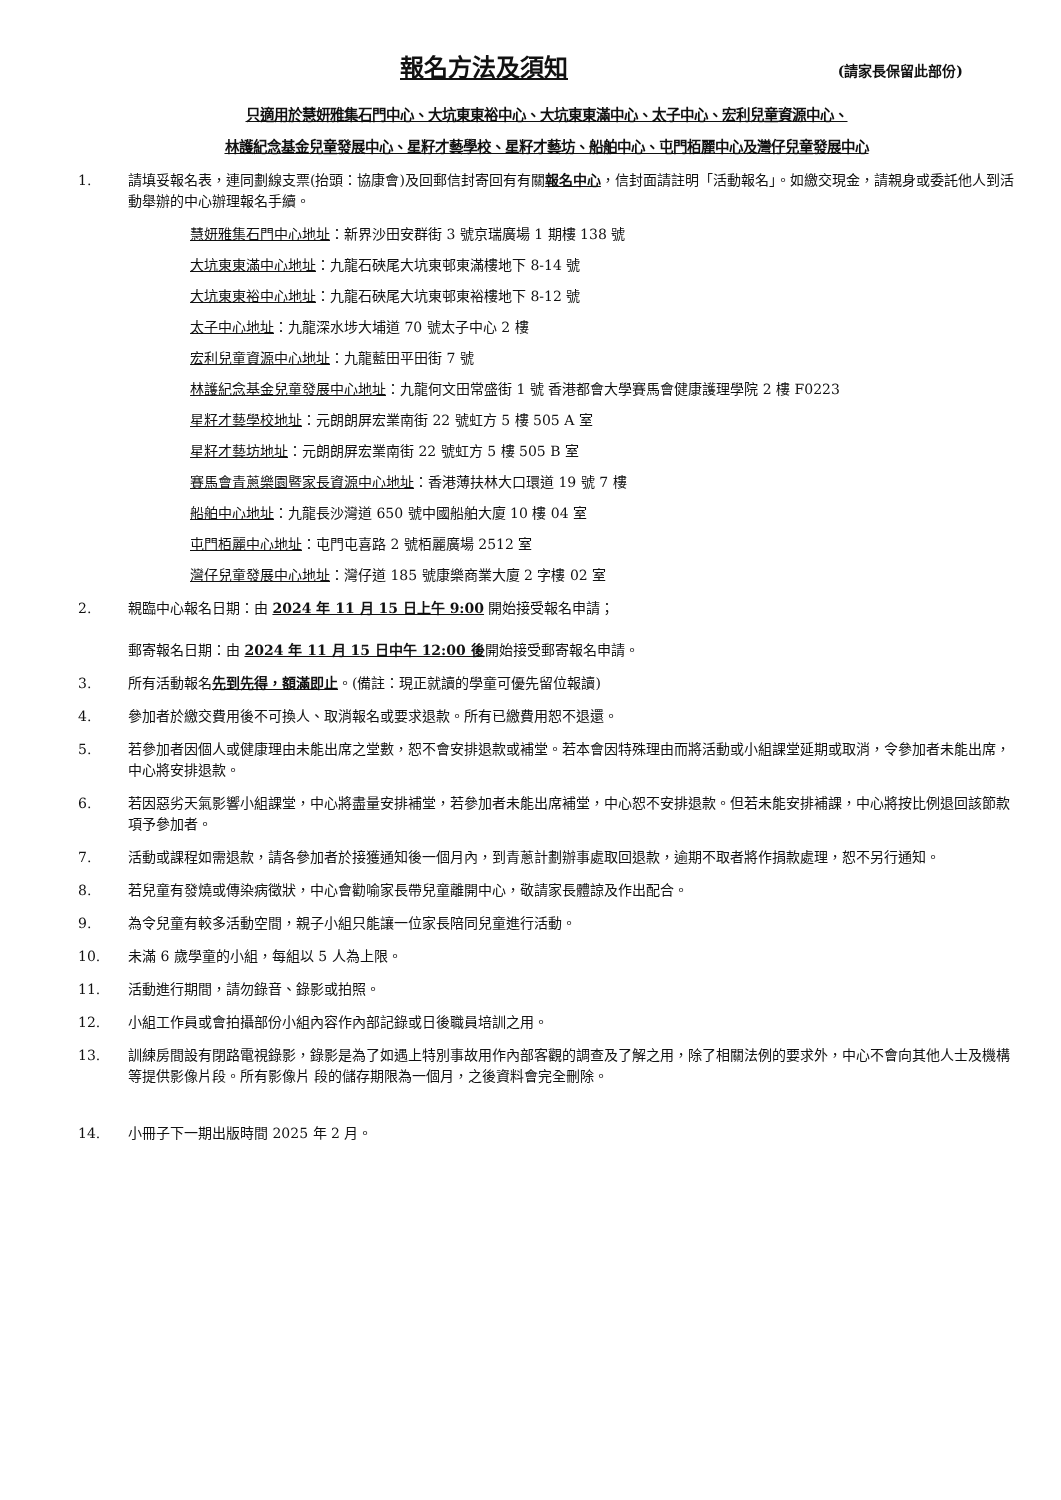報名方法及須知
(請家長保留此部份)
只適用於慧妍雅集石門中心、大坑東東裕中心、大坑東東滿中心、太子中心、宏利兒童資源中心、
林護紀念基金兒童發展中心、星籽才藝學校、星籽才藝坊、船舶中心、屯門栢麗中心及灣仔兒童發展中心
1. 請填妥報名表，連同劃線支票(抬頭：協康會)及回郵信封寄回有有關報名中心，信封面請註明「活動報名」。如繳交現金，請親身或委託他人到活動舉辦的中心辦理報名手續。
慧妍雅集石門中心地址：新界沙田安群街 3 號京瑞廣場 1 期樓 138 號
大坑東東滿中心地址：九龍石硤尾大坑東邨東滿樓地下 8-14 號
大坑東東裕中心地址：九龍石硤尾大坑東邨東裕樓地下 8-12 號
太子中心地址：九龍深水埗大埔道 70 號太子中心 2 樓
宏利兒童資源中心地址：九龍藍田平田街 7 號
林護紀念基金兒童發展中心地址：九龍何文田常盛街 1 號 香港都會大學賽馬會健康護理學院 2 樓 F0223
星籽才藝學校地址：元朗朗屏宏業南街 22 號虹方 5 樓 505 A 室
星籽才藝坊地址：元朗朗屏宏業南街 22 號虹方 5 樓 505 B 室
賽馬會青蔥樂園暨家長資源中心地址：香港薄扶林大口環道 19 號 7 樓
船舶中心地址：九龍長沙灣道 650 號中國船舶大廈 10 樓 04 室
屯門栢麗中心地址：屯門屯喜路 2 號栢麗廣場 2512 室
灣仔兒童發展中心地址：灣仔道 185 號康樂商業大廈 2 字樓 02 室
2. 親臨中心報名日期：由 2024 年 11 月 15 日上午 9:00 開始接受報名申請；
郵寄報名日期：由 2024 年 11 月 15 日中午 12:00 後開始接受郵寄報名申請。
3. 所有活動報名先到先得，額滿即止。(備註：現正就讀的學童可優先留位報讀)
4. 參加者於繳交費用後不可換人、取消報名或要求退款。所有已繳費用恕不退還。
5. 若參加者因個人或健康理由未能出席之堂數，恕不會安排退款或補堂。若本會因特殊理由而將活動或小組課堂延期或取消，令參加者未能出席，中心將安排退款。
6. 若因惡劣天氣影響小組課堂，中心將盡量安排補堂，若參加者未能出席補堂，中心恕不安排退款。但若未能安排補課，中心將按比例退回該節款項予參加者。
7. 活動或課程如需退款，請各參加者於接獲通知後一個月內，到青蔥計劃辦事處取回退款，逾期不取者將作捐款處理，恕不另行通知。
8. 若兒童有發燒或傳染病徵狀，中心會勸喻家長帶兒童離開中心，敬請家長體諒及作出配合。
9. 為令兒童有較多活動空間，親子小組只能讓一位家長陪同兒童進行活動。
10. 未滿 6 歲學童的小組，每組以 5 人為上限。
11. 活動進行期間，請勿錄音、錄影或拍照。
12. 小組工作員或會拍攝部份小組內容作內部記錄或日後職員培訓之用。
13. 訓練房間設有閉路電視錄影，錄影是為了如遇上特別事故用作內部客觀的調查及了解之用，除了相關法例的要求外，中心不會向其他人士及機構等提供影像片段。所有影像片 段的儲存期限為一個月，之後資料會完全刪除。
14. 小冊子下一期出版時間 2025 年 2 月。